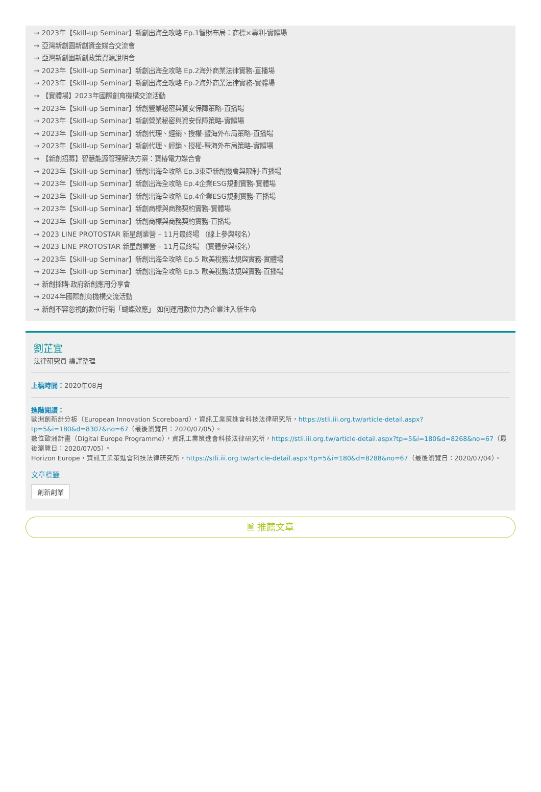→ 2023年【Skill-up Seminar】新創出海全攻略 Ep.1智財布局：商標×專利-實體場
→ 亞灣新創園新創資金媒合交流會
→ 亞灣新創園新創政策資源說明會
→ 2023年【Skill-up Seminar】新創出海全攻略 Ep.2海外商業法律實務-直播場
→ 2023年【Skill-up Seminar】新創出海全攻略 Ep.2海外商業法律實務-實體場
→ 【實體場】2023年國際創育機構交流活動
→ 2023年【Skill-up Seminar】新創營業秘密與資安保障策略-直播場
→ 2023年【Skill-up Seminar】新創營業秘密與資安保障策略-實體場
→ 2023年【Skill-up Seminar】新創代理、經銷、授權-暨海外布局策略-直播場
→ 2023年【Skill-up Seminar】新創代理、經銷、授權-暨海外布局策略-實體場
→ 【新創招募】智慧能源管理解決方案：寶椿電力媒合會
→ 2023年【Skill-up Seminar】新創出海全攻略 Ep.3東亞新創機會與限制-直播場
→ 2023年【Skill-up Seminar】新創出海全攻略 Ep.4企業ESG規劃實務-實體場
→ 2023年【Skill-up Seminar】新創出海全攻略 Ep.4企業ESG規劃實務-直播場
→ 2023年【Skill-up Seminar】新創商標與商務契約實務-實體場
→ 2023年【Skill-up Seminar】新創商標與商務契約實務-直播場
→ 2023 LINE PROTOSTAR 新星創業營 – 11月最終場 （線上參與報名）
→ 2023 LINE PROTOSTAR 新星創業營 – 11月最終場 （實體參與報名）
→ 2023年【Skill-up Seminar】新創出海全攻略 Ep.5 歐美稅務法規與實務-實體場
→ 2023年【Skill-up Seminar】新創出海全攻略 Ep.5 歐美稅務法規與實務-直播場
→ 新創採購-政府新創應用分享會
→ 2024年國際創育機構交流活動
→ 新創不容忽視的數位行銷「蝴蝶效應」 如何運用數位力為企業注入新生命
劉芷宜
法律研究員 編譯整理
上稿時間：2020年08月
進階閱讀：
歐洲創新計分板（European Innovation Scoreboard），資訊工業策進會科技法律研究所，https://stli.iii.org.tw/article-detail.aspx?tp=5&i=180&d=8307&no=67（最後瀏覽日：2020/07/05）。
數位歐洲計畫（Digital Europe Programme），資訊工業策進會科技法律研究所，https://stli.iii.org.tw/article-detail.aspx?tp=5&i=180&d=8268&no=67（最後瀏覽日：2020/07/05）。
Horizon Europe，資訊工業策進會科技法律研究所，https://stli.iii.org.tw/article-detail.aspx?tp=5&i=180&d=8288&no=67（最後瀏覽日：2020/07/04）。
文章標籤
創新創業
🗎 推薦文章